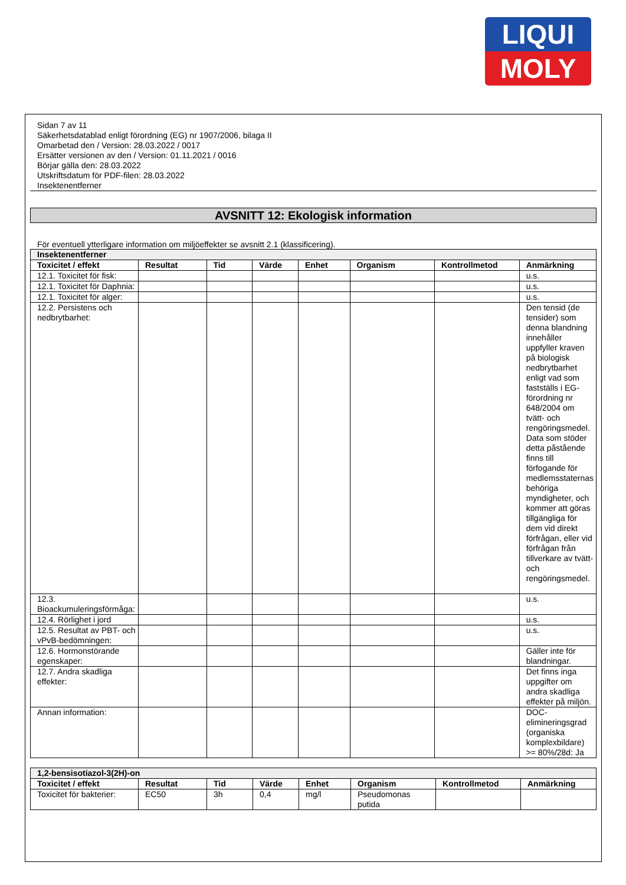LIQUI
MOLY
Sidan 7 av 11
Säkerhetsdatablad enligt förordning (EG) nr 1907/2006, bilaga II
Omarbetad den / Version: 28.03.2022 / 0017
Ersätter versionen av den / Version: 01.11.2021 / 0016
Börjar gälla den: 28.03.2022
Utskriftsdatum för PDF-filen: 28.03.2022
Insektenentferner
AVSNITT 12: Ekologisk information
För eventuell ytterligare information om miljöeffekter se avsnitt 2.1 (klassificering).
| Insektenentferner | | | | | | | |
| Toxicitet / effekt | Resultat | Tid | Värde | Enhet | Organism | Kontrollmetod | Anmärkning |
| 12.1. Toxicitet för fisk: | | | | | | | u.s. |
| 12.1. Toxicitet för Daphnia: | | | | | | | u.s. |
| 12.1. Toxicitet för alger: | | | | | | | u.s. |
| 12.2. Persistens och nedbrytbarhet: | | | | | | | Den tensid (de tensider) som denna blandning innehåller uppfyller kraven på biologisk nedbrytbarhet enligt vad som fastställs i EG-förordning nr 648/2004 om tvätt- och rengöringsmedel. Data som stöder detta påstående finns till förfogande för medlemsstaternas behöriga myndigheter, och kommer att göras tillgängliga för dem vid direkt förfrågan, eller vid förfrågan från tillverkare av tvätt- och rengöringsmedel. |
| 12.3. Bioackumuleringsförmåga: | | | | | | | u.s. |
| 12.4. Rörlighet i jord | | | | | | | u.s. |
| 12.5. Resultat av PBT- och vPvB-bedömningen: | | | | | | | u.s. |
| 12.6. Hormonstörande egenskaper: | | | | | | | Gäller inte för blandningar. |
| 12.7. Andra skadliga effekter: | | | | | | | Det finns inga uppgifter om andra skadliga effekter på miljön. |
| Annan information: | | | | | | | DOC-elimineringsgrad (organiska komplexbildare) >= 80%/28d: Ja |
| 1,2-bensisotiazol-3(2H)-on | | | | | | | |
| Toxicitet / effekt | Resultat | Tid | Värde | Enhet | Organism | Kontrollmetod | Anmärkning |
| Toxicitet för bakterier: | EC50 | 3h | 0,4 | mg/l | Pseudomonas putida | | |